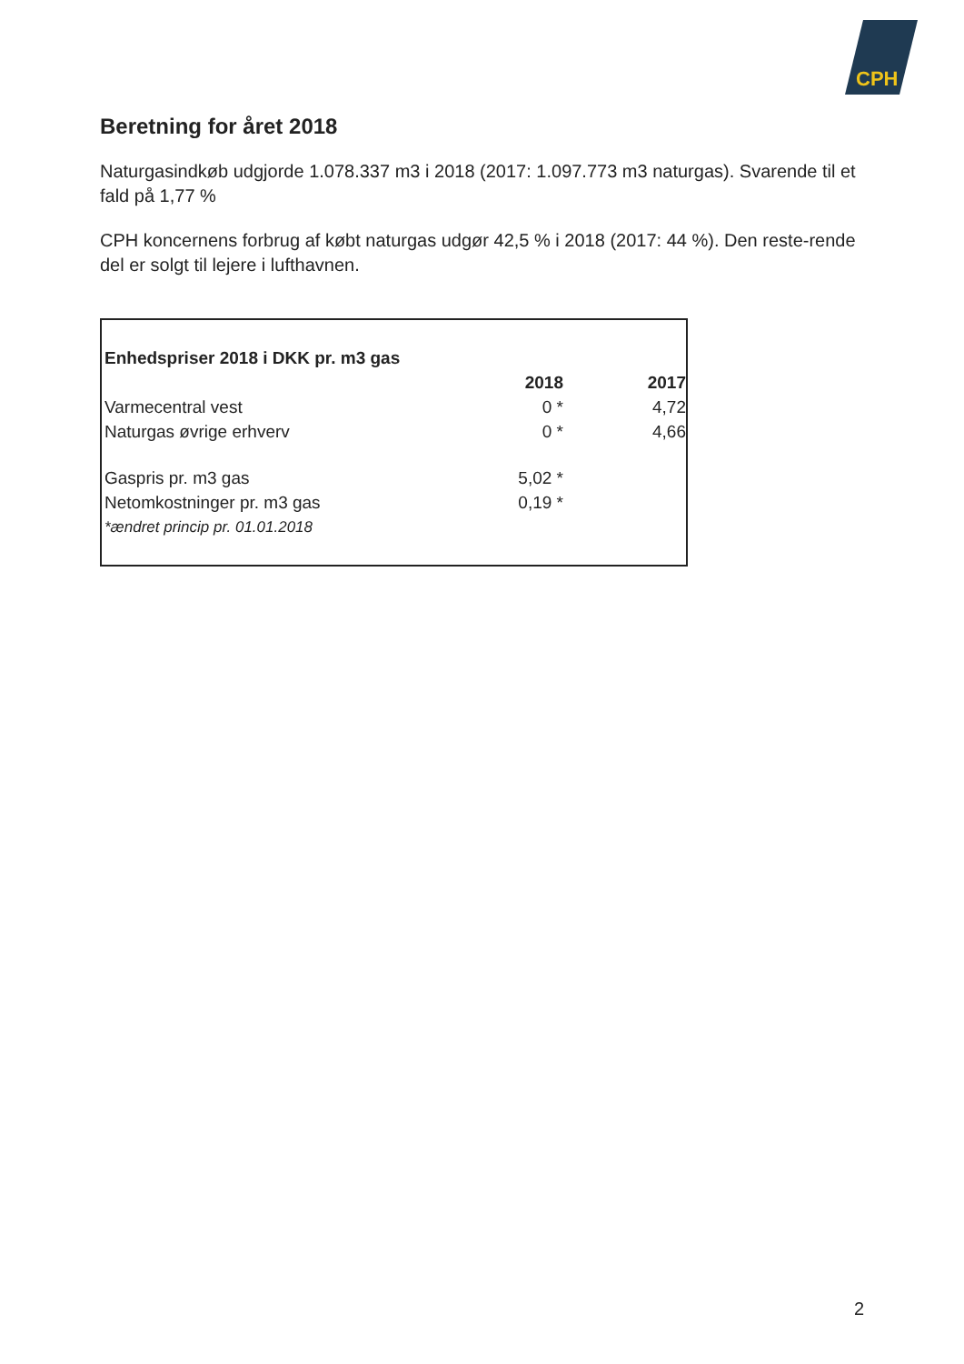CPH
Beretning for året 2018
Naturgasindkøb udgjorde 1.078.337 m3 i 2018 (2017: 1.097.773 m3 naturgas). Svarende til et fald på 1,77 %
CPH koncernens forbrug af købt naturgas udgør 42,5 % i 2018 (2017: 44 %). Den reste-rende del er solgt til lejere i lufthavnen.
| Enhedspriser 2018 i DKK pr. m3 gas | | |
| --- | --- | --- |
| | 2018 | 2017 |
| Varmecentral vest | 0 * | 4,72 |
| Naturgas øvrige erhverv | 0 * | 4,66 |
| Gaspris pr. m3 gas | 5,02 * | |
| Netomkostninger pr. m3 gas | 0,19 * | |
| *ændret princip pr. 01.01.2018 | | |
2